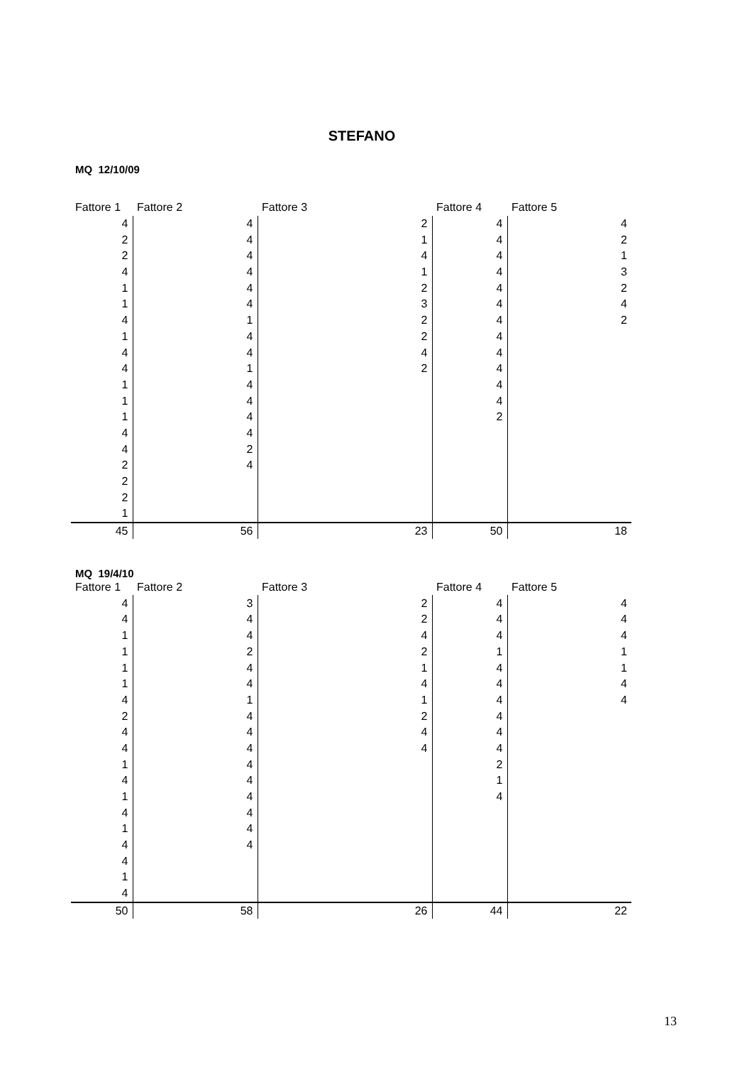STEFANO
MQ 12/10/09
| Fattore 1 | Fattore 2 | Fattore 3 | Fattore 4 | Fattore 5 |
| --- | --- | --- | --- | --- |
| 4 | 4 | 2 | 4 | 4 |
| 2 | 4 | 1 | 4 | 2 |
| 2 | 4 | 4 | 4 | 1 |
| 4 | 4 | 1 | 4 | 3 |
| 1 | 4 | 2 | 4 | 2 |
| 1 | 4 | 3 | 4 | 4 |
| 4 | 1 | 2 | 4 | 2 |
| 1 | 4 | 2 | 4 | |
| 4 | 4 | 4 | 4 | |
| 4 | 1 | 2 | 4 | |
| 1 | 4 | | 4 | |
| 1 | 4 | | 4 | |
| 1 | 4 | | 2 | |
| 4 | 4 | | | |
| 4 | 2 | | | |
| 2 | 4 | | | |
| 2 | | | | |
| 2 | | | | |
| 1 | | | | |
| 45 | 56 | 23 | 50 | 18 |
MQ 19/4/10
| Fattore 1 | Fattore 2 | Fattore 3 | Fattore 4 | Fattore 5 |
| --- | --- | --- | --- | --- |
| 4 | 3 | 2 | 4 | 4 |
| 4 | 4 | 2 | 4 | 4 |
| 1 | 4 | 4 | 4 | 4 |
| 1 | 2 | 2 | 1 | 1 |
| 1 | 4 | 1 | 4 | 1 |
| 1 | 4 | 4 | 4 | 4 |
| 4 | 1 | 1 | 4 | 4 |
| 2 | 4 | 2 | 4 | |
| 4 | 4 | 4 | 4 | |
| 4 | 4 | 4 | 4 | |
| 1 | 4 | | 2 | |
| 4 | 4 | | 1 | |
| 1 | 4 | | 4 | |
| 4 | 4 | | | |
| 1 | 4 | | | |
| 4 | 4 | | | |
| 4 | | | | |
| 1 | | | | |
| 4 | | | | |
| 50 | 58 | 26 | 44 | 22 |
13